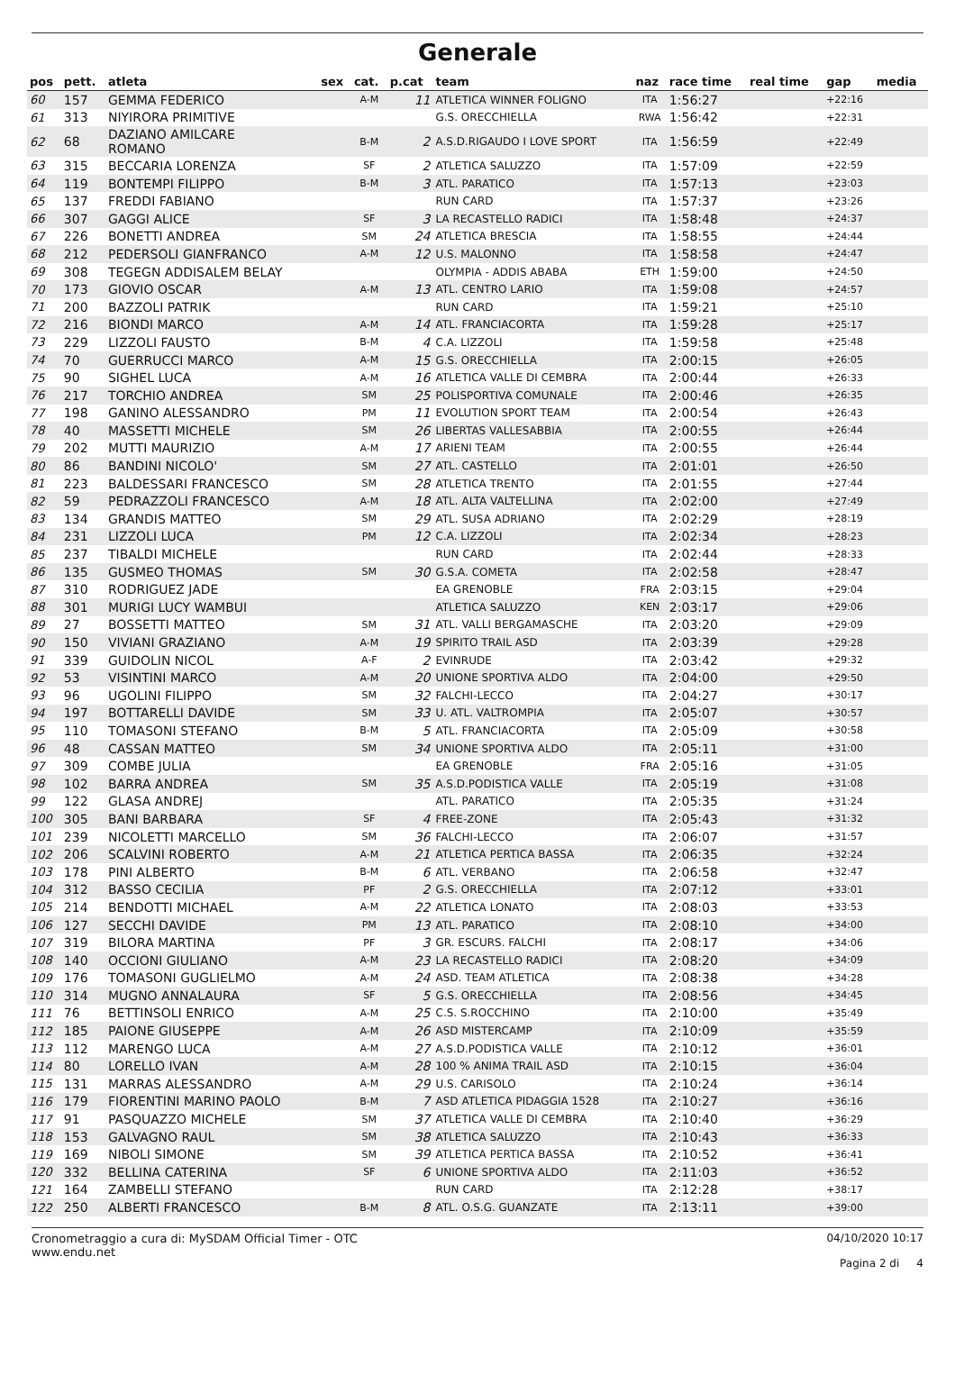Generale
| pos | pett. | atleta | sex | cat. | p.cat | team | naz | race time | real time | gap | media |
| --- | --- | --- | --- | --- | --- | --- | --- | --- | --- | --- | --- |
| 60 | 157 | GEMMA FEDERICO | | A-M | 11 | ATLETICA WINNER FOLIGNO | ITA | 1:56:27 | | +22:16 | |
| 61 | 313 | NIYIRORA PRIMITIVE | | | | G.S. ORECCHIELLA | RWA | 1:56:42 | | +22:31 | |
| 62 | 68 | DAZIANO AMILCARE ROMANO | | B-M | 2 | A.S.D.RIGAUDO I LOVE SPORT | ITA | 1:56:59 | | +22:49 | |
| 63 | 315 | BECCARIA LORENZA | | SF | 2 | ATLETICA SALUZZO | ITA | 1:57:09 | | +22:59 | |
| 64 | 119 | BONTEMPI FILIPPO | | B-M | 3 | ATL. PARATICO | ITA | 1:57:13 | | +23:03 | |
| 65 | 137 | FREDDI FABIANO | | | | RUN CARD | ITA | 1:57:37 | | +23:26 | |
| 66 | 307 | GAGGI ALICE | | SF | 3 | LA RECASTELLO RADICI | ITA | 1:58:48 | | +24:37 | |
| 67 | 226 | BONETTI ANDREA | | SM | 24 | ATLETICA BRESCIA | ITA | 1:58:55 | | +24:44 | |
| 68 | 212 | PEDERSOLI GIANFRANCO | | A-M | 12 | U.S. MALONNO | ITA | 1:58:58 | | +24:47 | |
| 69 | 308 | TEGEGN ADDISALEM BELAY | | | | OLYMPIA - ADDIS ABABA | ETH | 1:59:00 | | +24:50 | |
| 70 | 173 | GIOVIO OSCAR | | A-M | 13 | ATL. CENTRO LARIO | ITA | 1:59:08 | | +24:57 | |
| 71 | 200 | BAZZOLI PATRIK | | | | RUN CARD | ITA | 1:59:21 | | +25:10 | |
| 72 | 216 | BIONDI MARCO | | A-M | 14 | ATL. FRANCIACORTA | ITA | 1:59:28 | | +25:17 | |
| 73 | 229 | LIZZOLI FAUSTO | | B-M | 4 | C.A. LIZZOLI | ITA | 1:59:58 | | +25:48 | |
| 74 | 70 | GUERRUCCI MARCO | | A-M | 15 | G.S. ORECCHIELLA | ITA | 2:00:15 | | +26:05 | |
| 75 | 90 | SIGHEL LUCA | | A-M | 16 | ATLETICA VALLE DI CEMBRA | ITA | 2:00:44 | | +26:33 | |
| 76 | 217 | TORCHIO ANDREA | | SM | 25 | POLISPORTIVA COMUNALE | ITA | 2:00:46 | | +26:35 | |
| 77 | 198 | GANINO ALESSANDRO | | PM | 11 | EVOLUTION SPORT TEAM | ITA | 2:00:54 | | +26:43 | |
| 78 | 40 | MASSETTI MICHELE | | SM | 26 | LIBERTAS VALLESABBIA | ITA | 2:00:55 | | +26:44 | |
| 79 | 202 | MUTTI MAURIZIO | | A-M | 17 | ARIENI TEAM | ITA | 2:00:55 | | +26:44 | |
| 80 | 86 | BANDINI NICOLO' | | SM | 27 | ATL. CASTELLO | ITA | 2:01:01 | | +26:50 | |
| 81 | 223 | BALDESSARI FRANCESCO | | SM | 28 | ATLETICA TRENTO | ITA | 2:01:55 | | +27:44 | |
| 82 | 59 | PEDRAZZOLI FRANCESCO | | A-M | 18 | ATL. ALTA VALTELLINA | ITA | 2:02:00 | | +27:49 | |
| 83 | 134 | GRANDIS MATTEO | | SM | 29 | ATL. SUSA ADRIANO | ITA | 2:02:29 | | +28:19 | |
| 84 | 231 | LIZZOLI LUCA | | PM | 12 | C.A. LIZZOLI | ITA | 2:02:34 | | +28:23 | |
| 85 | 237 | TIBALDI MICHELE | | | | RUN CARD | ITA | 2:02:44 | | +28:33 | |
| 86 | 135 | GUSMEO THOMAS | | SM | 30 | G.S.A. COMETA | ITA | 2:02:58 | | +28:47 | |
| 87 | 310 | RODRIGUEZ JADE | | | | EA GRENOBLE | FRA | 2:03:15 | | +29:04 | |
| 88 | 301 | MURIGI LUCY WAMBUI | | | | ATLETICA SALUZZO | KEN | 2:03:17 | | +29:06 | |
| 89 | 27 | BOSSETTI MATTEO | | SM | 31 | ATL. VALLI BERGAMASCHE | ITA | 2:03:20 | | +29:09 | |
| 90 | 150 | VIVIANI GRAZIANO | | A-M | 19 | SPIRITO TRAIL ASD | ITA | 2:03:39 | | +29:28 | |
| 91 | 339 | GUIDOLIN NICOL | | A-F | 2 | EVINRUDE | ITA | 2:03:42 | | +29:32 | |
| 92 | 53 | VISINTINI MARCO | | A-M | 20 | UNIONE SPORTIVA ALDO | ITA | 2:04:00 | | +29:50 | |
| 93 | 96 | UGOLINI FILIPPO | | SM | 32 | FALCHI-LECCO | ITA | 2:04:27 | | +30:17 | |
| 94 | 197 | BOTTARELLI DAVIDE | | SM | 33 | U. ATL. VALTROMPIA | ITA | 2:05:07 | | +30:57 | |
| 95 | 110 | TOMASONI STEFANO | | B-M | 5 | ATL. FRANCIACORTA | ITA | 2:05:09 | | +30:58 | |
| 96 | 48 | CASSAN MATTEO | | SM | 34 | UNIONE SPORTIVA ALDO | ITA | 2:05:11 | | +31:00 | |
| 97 | 309 | COMBE JULIA | | | | EA GRENOBLE | FRA | 2:05:16 | | +31:05 | |
| 98 | 102 | BARRA ANDREA | | SM | 35 | A.S.D.PODISTICA VALLE | ITA | 2:05:19 | | +31:08 | |
| 99 | 122 | GLASA ANDREJ | | | | ATL. PARATICO | ITA | 2:05:35 | | +31:24 | |
| 100 | 305 | BANI BARBARA | | SF | 4 | FREE-ZONE | ITA | 2:05:43 | | +31:32 | |
| 101 | 239 | NICOLETTI MARCELLO | | SM | 36 | FALCHI-LECCO | ITA | 2:06:07 | | +31:57 | |
| 102 | 206 | SCALVINI ROBERTO | | A-M | 21 | ATLETICA PERTICA BASSA | ITA | 2:06:35 | | +32:24 | |
| 103 | 178 | PINI ALBERTO | | B-M | 6 | ATL. VERBANO | ITA | 2:06:58 | | +32:47 | |
| 104 | 312 | BASSO CECILIA | | PF | 2 | G.S. ORECCHIELLA | ITA | 2:07:12 | | +33:01 | |
| 105 | 214 | BENDOTTI MICHAEL | | A-M | 22 | ATLETICA LONATO | ITA | 2:08:03 | | +33:53 | |
| 106 | 127 | SECCHI DAVIDE | | PM | 13 | ATL. PARATICO | ITA | 2:08:10 | | +34:00 | |
| 107 | 319 | BILORA MARTINA | | PF | 3 | GR. ESCURS. FALCHI | ITA | 2:08:17 | | +34:06 | |
| 108 | 140 | OCCIONI GIULIANO | | A-M | 23 | LA RECASTELLO RADICI | ITA | 2:08:20 | | +34:09 | |
| 109 | 176 | TOMASONI GUGLIELMO | | A-M | 24 | ASD. TEAM ATLETICA | ITA | 2:08:38 | | +34:28 | |
| 110 | 314 | MUGNO ANNALAURA | | SF | 5 | G.S. ORECCHIELLA | ITA | 2:08:56 | | +34:45 | |
| 111 | 76 | BETTINSOLI ENRICO | | A-M | 25 | C.S. S.ROCCHINO | ITA | 2:10:00 | | +35:49 | |
| 112 | 185 | PAIONE GIUSEPPE | | A-M | 26 | ASD MISTERCAMP | ITA | 2:10:09 | | +35:59 | |
| 113 | 112 | MARENGO LUCA | | A-M | 27 | A.S.D.PODISTICA VALLE | ITA | 2:10:12 | | +36:01 | |
| 114 | 80 | LORELLO IVAN | | A-M | 28 | 100 % ANIMA TRAIL ASD | ITA | 2:10:15 | | +36:04 | |
| 115 | 131 | MARRAS ALESSANDRO | | A-M | 29 | U.S. CARISOLO | ITA | 2:10:24 | | +36:14 | |
| 116 | 179 | FIORENTINI MARINO PAOLO | | B-M | 7 | ASD ATLETICA PIDAGGIA 1528 | ITA | 2:10:27 | | +36:16 | |
| 117 | 91 | PASQUAZZO MICHELE | | SM | 37 | ATLETICA VALLE DI CEMBRA | ITA | 2:10:40 | | +36:29 | |
| 118 | 153 | GALVAGNO RAUL | | SM | 38 | ATLETICA SALUZZO | ITA | 2:10:43 | | +36:33 | |
| 119 | 169 | NIBOLI SIMONE | | SM | 39 | ATLETICA PERTICA BASSA | ITA | 2:10:52 | | +36:41 | |
| 120 | 332 | BELLINA CATERINA | | SF | 6 | UNIONE SPORTIVA ALDO | ITA | 2:11:03 | | +36:52 | |
| 121 | 164 | ZAMBELLI STEFANO | | | | RUN CARD | ITA | 2:12:28 | | +38:17 | |
| 122 | 250 | ALBERTI FRANCESCO | | B-M | 8 | ATL. O.S.G. GUANZATE | ITA | 2:13:11 | | +39:00 | |
Cronometraggio a cura di: MySDAM Official Timer - OTC
www.endu.net
04/10/2020 10:17
Pagina 2 di 4